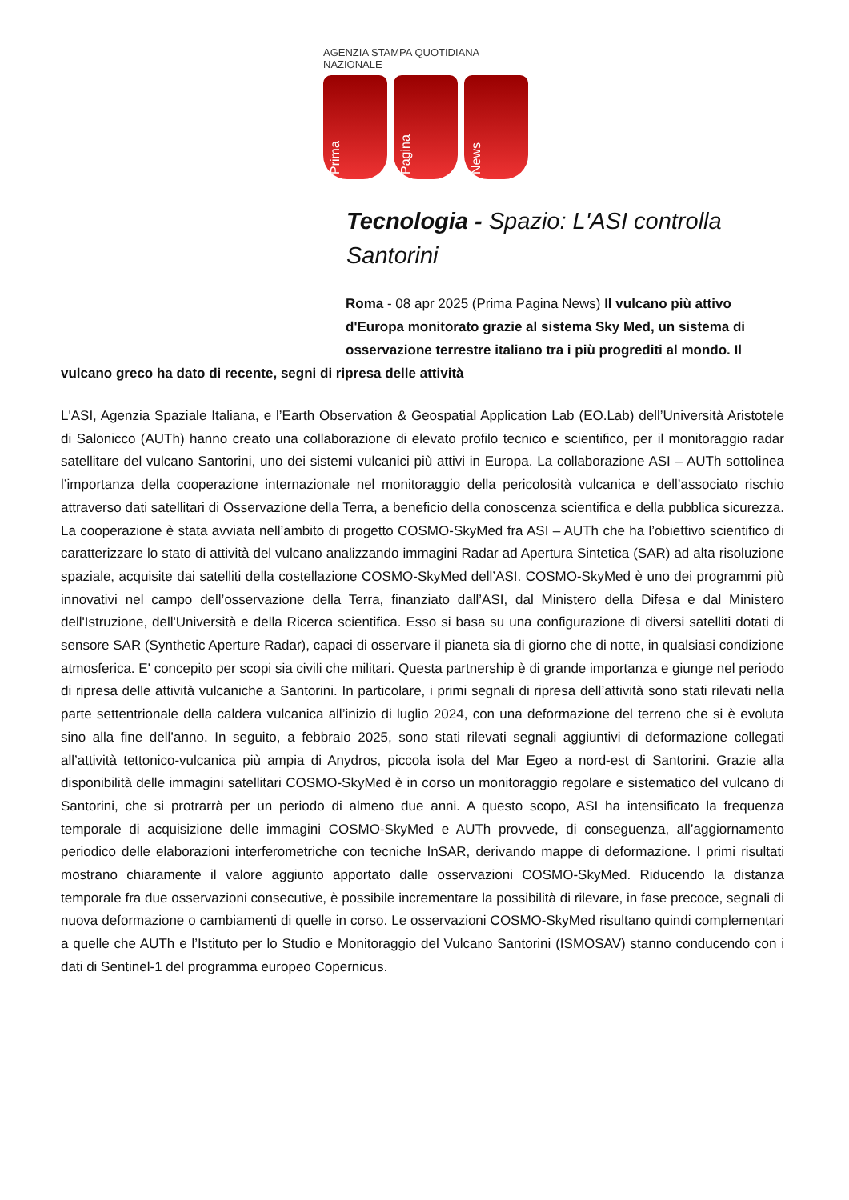AGENZIA STAMPA QUOTIDIANA NAZIONALE
Prima
Pagina
News
Tecnologia - Spazio: L'ASI controlla Santorini
Roma - 08 apr 2025 (Prima Pagina News) Il vulcano più attivo d'Europa monitorato grazie al sistema Sky Med, un sistema di osservazione terrestre italiano tra i più progrediti al mondo. Il
vulcano greco ha dato di recente, segni di ripresa delle attività
L'ASI, Agenzia Spaziale Italiana, e l’Earth Observation & Geospatial Application Lab (EO.Lab) dell’Università Aristotele di Salonicco (AUTh) hanno creato una collaborazione di elevato profilo tecnico e scientifico, per il monitoraggio radar satellitare del vulcano Santorini, uno dei sistemi vulcanici più attivi in Europa. La collaborazione ASI – AUTh sottolinea l’importanza della cooperazione internazionale nel monitoraggio della pericolosità vulcanica e dell’associato rischio attraverso dati satellitari di Osservazione della Terra, a beneficio della conoscenza scientifica e della pubblica sicurezza. La cooperazione è stata avviata nell’ambito di progetto COSMO-SkyMed fra ASI – AUTh che ha l’obiettivo scientifico di caratterizzare lo stato di attività del vulcano analizzando immagini Radar ad Apertura Sintetica (SAR) ad alta risoluzione spaziale, acquisite dai satelliti della costellazione COSMO-SkyMed dell’ASI. COSMO-SkyMed è uno dei programmi più innovativi nel campo dell’osservazione della Terra, finanziato dall’ASI, dal Ministero della Difesa e dal Ministero dell'Istruzione, dell'Università e della Ricerca scientifica. Esso si basa su una configurazione di diversi satelliti dotati di sensore SAR (Synthetic Aperture Radar), capaci di osservare il pianeta sia di giorno che di notte, in qualsiasi condizione atmosferica. E' concepito per scopi sia civili che militari. Questa partnership è di grande importanza e giunge nel periodo di ripresa delle attività vulcaniche a Santorini. In particolare, i primi segnali di ripresa dell’attività sono stati rilevati nella parte settentrionale della caldera vulcanica all’inizio di luglio 2024, con una deformazione del terreno che si è evoluta sino alla fine dell’anno. In seguito, a febbraio 2025, sono stati rilevati segnali aggiuntivi di deformazione collegati all’attività tettonico-vulcanica più ampia di Anydros, piccola isola del Mar Egeo a nord-est di Santorini. Grazie alla disponibilità delle immagini satellitari COSMO-SkyMed è in corso un monitoraggio regolare e sistematico del vulcano di Santorini, che si protrarrà per un periodo di almeno due anni. A questo scopo, ASI ha intensificato la frequenza temporale di acquisizione delle immagini COSMO-SkyMed e AUTh provvede, di conseguenza, all’aggiornamento periodico delle elaborazioni interferometriche con tecniche InSAR, derivando mappe di deformazione. I primi risultati mostrano chiaramente il valore aggiunto apportato dalle osservazioni COSMO-SkyMed. Riducendo la distanza temporale fra due osservazioni consecutive, è possibile incrementare la possibilità di rilevare, in fase precoce, segnali di nuova deformazione o cambiamenti di quelle in corso. Le osservazioni COSMO-SkyMed risultano quindi complementari a quelle che AUTh e l’Istituto per lo Studio e Monitoraggio del Vulcano Santorini (ISMOSAV) stanno conducendo con i dati di Sentinel-1 del programma europeo Copernicus.